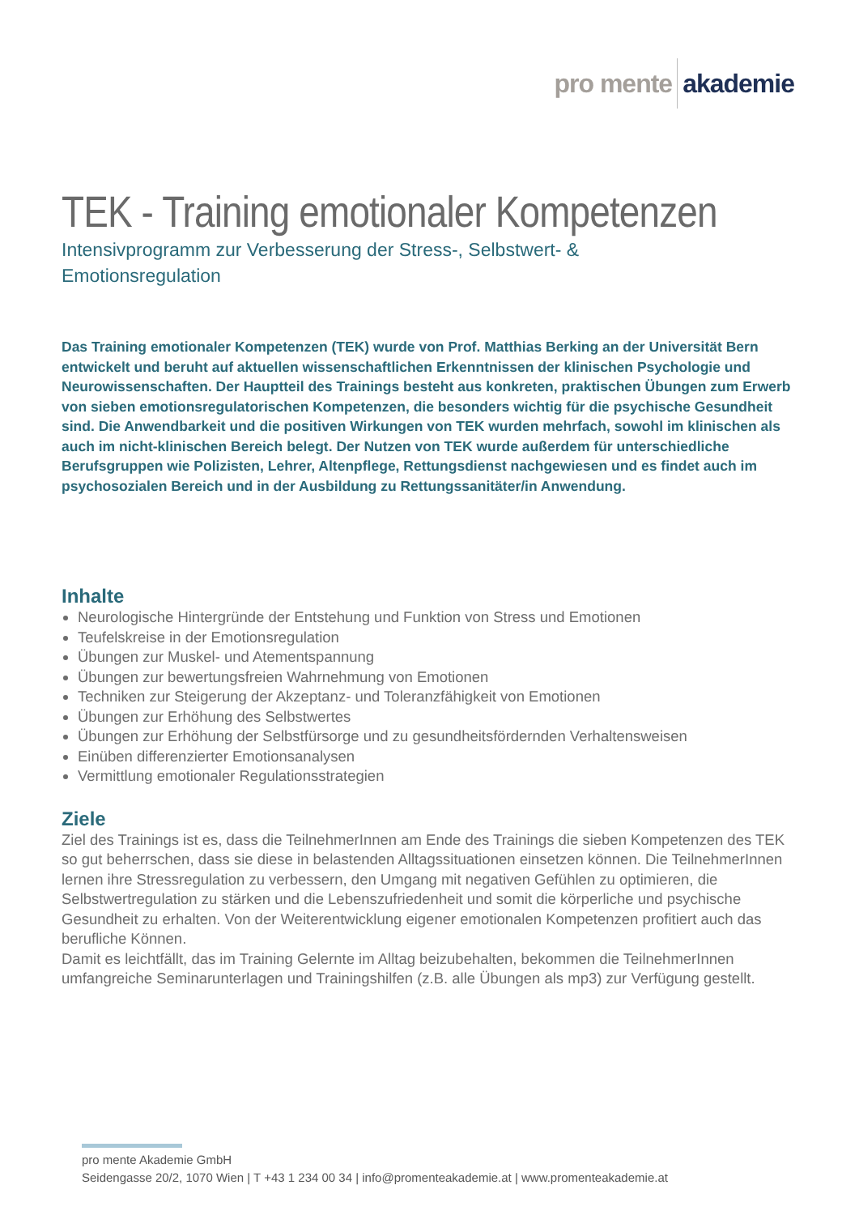pro mente akademie
TEK - Training emotionaler Kompetenzen
Intensivprogramm zur Verbesserung der Stress-, Selbstwert- &
Emotionsregulation
Das Training emotionaler Kompetenzen (TEK) wurde von Prof. Matthias Berking an der Universität Bern entwickelt und beruht auf aktuellen wissenschaftlichen Erkenntnissen der klinischen Psychologie und Neurowissenschaften. Der Hauptteil des Trainings besteht aus konkreten, praktischen Übungen zum Erwerb von sieben emotionsregulatorischen Kompetenzen, die besonders wichtig für die psychische Gesundheit sind. Die Anwendbarkeit und die positiven Wirkungen von TEK wurden mehrfach, sowohl im klinischen als auch im nicht-klinischen Bereich belegt. Der Nutzen von TEK wurde außerdem für unterschiedliche Berufsgruppen wie Polizisten, Lehrer, Altenpflege, Rettungsdienst nachgewiesen und es findet auch im psychosozialen Bereich und in der Ausbildung zu Rettungssanitäter/in Anwendung.
Inhalte
Neurologische Hintergründe der Entstehung und Funktion von Stress und Emotionen
Teufelskreise in der Emotionsregulation
Übungen zur Muskel- und Atementspannung
Übungen zur bewertungsfreien Wahrnehmung von Emotionen
Techniken zur Steigerung der Akzeptanz- und Toleranzfähigkeit von Emotionen
Übungen zur Erhöhung des Selbstwertes
Übungen zur Erhöhung der Selbstfürsorge und zu gesundheitsfördernden Verhaltensweisen
Einüben differenzierter Emotionsanalysen
Vermittlung emotionaler Regulationsstrategien
Ziele
Ziel des Trainings ist es, dass die TeilnehmerInnen am Ende des Trainings die sieben Kompetenzen des TEK so gut beherrschen, dass sie diese in belastenden Alltagssituationen einsetzen können. Die TeilnehmerInnen lernen ihre Stressregulation zu verbessern, den Umgang mit negativen Gefühlen zu optimieren, die Selbstwertregulation zu stärken und die Lebenszufriedenheit und somit die körperliche und psychische Gesundheit zu erhalten. Von der Weiterentwicklung eigener emotionalen Kompetenzen profitiert auch das berufliche Können.
Damit es leichtfällt, das im Training Gelernte im Alltag beizubehalten, bekommen die TeilnehmerInnen umfangreiche Seminarunterlagen und Trainingshilfen (z.B. alle Übungen als mp3) zur Verfügung gestellt.
pro mente Akademie GmbH
Seidengasse 20/2, 1070 Wien | T +43 1 234 00 34 | info@promenteakademie.at | www.promenteakademie.at